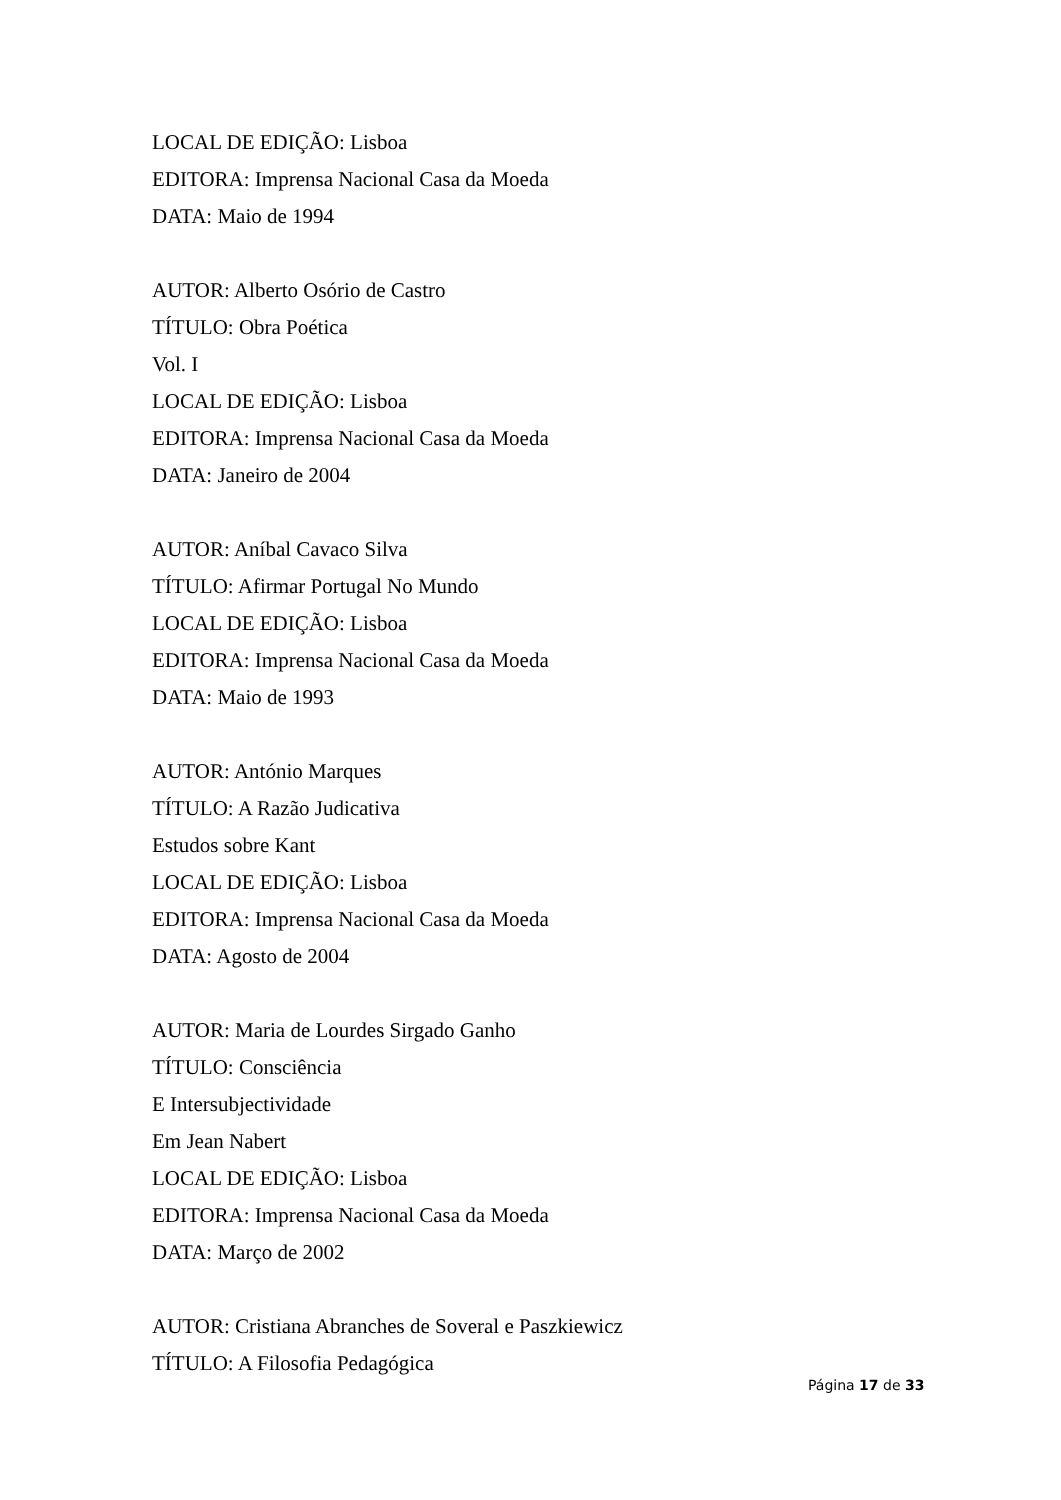LOCAL DE EDIÇÃO: Lisboa
EDITORA: Imprensa Nacional Casa da Moeda
DATA: Maio de 1994
AUTOR: Alberto Osório de Castro
TÍTULO: Obra Poética
Vol. I
LOCAL DE EDIÇÃO: Lisboa
EDITORA: Imprensa Nacional Casa da Moeda
DATA: Janeiro de 2004
AUTOR: Aníbal Cavaco Silva
TÍTULO: Afirmar Portugal No Mundo
LOCAL DE EDIÇÃO: Lisboa
EDITORA: Imprensa Nacional Casa da Moeda
DATA: Maio de 1993
AUTOR: António Marques
TÍTULO: A Razão Judicativa
Estudos sobre Kant
LOCAL DE EDIÇÃO: Lisboa
EDITORA: Imprensa Nacional Casa da Moeda
DATA: Agosto de 2004
AUTOR: Maria de Lourdes Sirgado Ganho
TÍTULO: Consciência
E Intersubjectividade
Em Jean Nabert
LOCAL DE EDIÇÃO: Lisboa
EDITORA: Imprensa Nacional Casa da Moeda
DATA: Março de 2002
AUTOR: Cristiana Abranches de Soveral e Paszkiewicz
TÍTULO: A Filosofia Pedagógica
Página 17 de 33